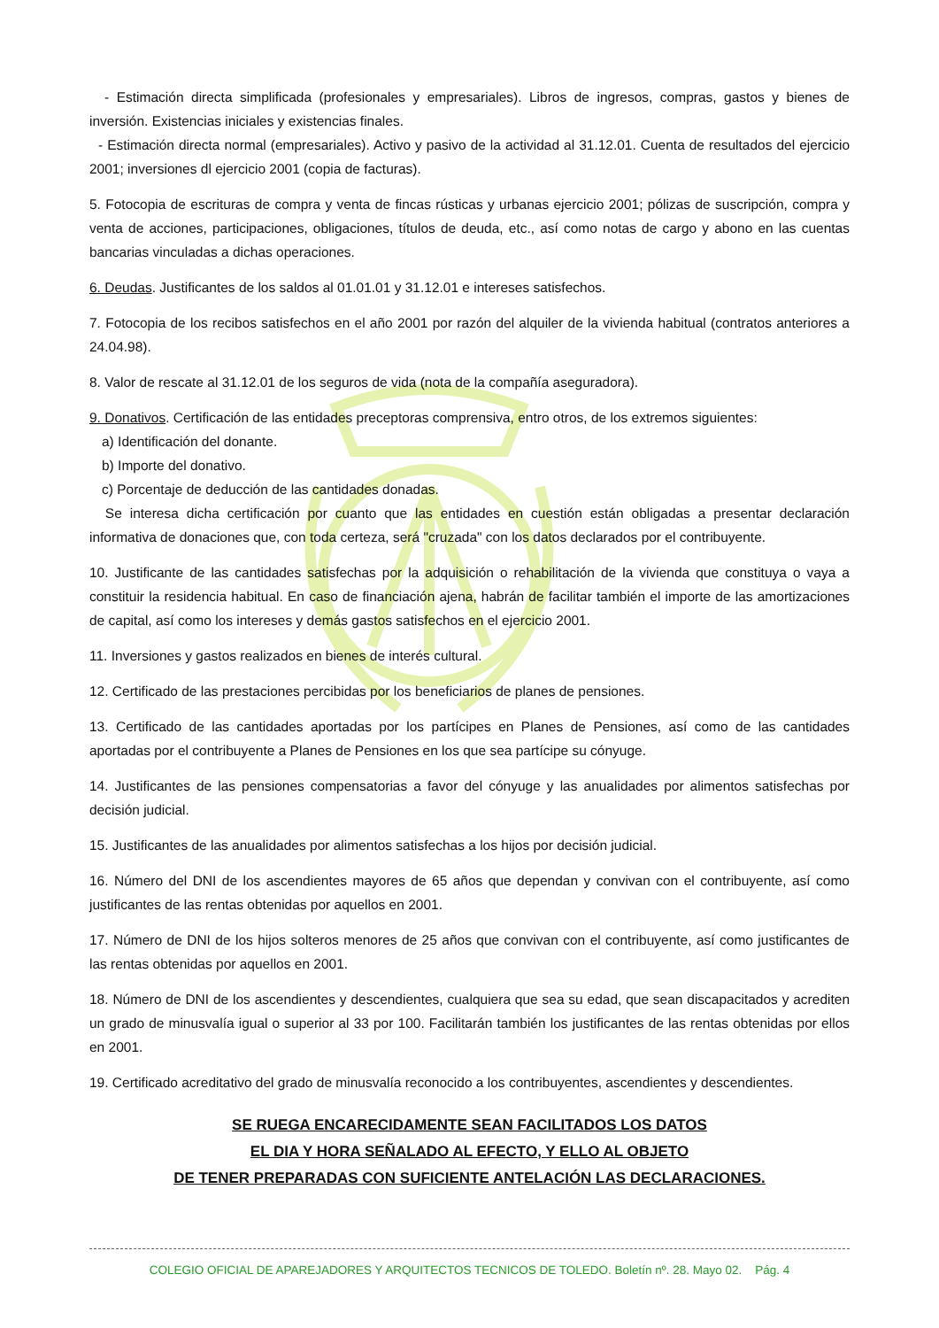- Estimación directa simplificada (profesionales y empresariales). Libros de ingresos, compras, gastos y bienes de inversión. Existencias iniciales y existencias finales.
- Estimación directa normal (empresariales). Activo y pasivo de la actividad al 31.12.01. Cuenta de resultados del ejercicio 2001; inversiones dl ejercicio 2001 (copia de facturas).
5. Fotocopia de escrituras de compra y venta de fincas rústicas y urbanas ejercicio 2001; pólizas de suscripción, compra y venta de acciones, participaciones, obligaciones, títulos de deuda, etc., así como notas de cargo y abono en las cuentas bancarias vinculadas a dichas operaciones.
6. Deudas. Justificantes de los saldos al 01.01.01 y 31.12.01 e intereses satisfechos.
7. Fotocopia de los recibos satisfechos en el año 2001 por razón del alquiler de la vivienda habitual (contratos anteriores a 24.04.98).
8. Valor de rescate al 31.12.01 de los seguros de vida (nota de la compañía aseguradora).
9. Donativos. Certificación de las entidades preceptoras comprensiva, entro otros, de los extremos siguientes:
a) Identificación del donante.
b) Importe del donativo.
c) Porcentaje de deducción de las cantidades donadas.
Se interesa dicha certificación por cuanto que las entidades en cuestión están obligadas a presentar declaración informativa de donaciones que, con toda certeza, será "cruzada" con los datos declarados por el contribuyente.
10. Justificante de las cantidades satisfechas por la adquisición o rehabilitación de la vivienda que constituya o vaya a constituir la residencia habitual. En caso de financiación ajena, habrán de facilitar también el importe de las amortizaciones de capital, así como los intereses y demás gastos satisfechos en el ejercicio 2001.
11. Inversiones y gastos realizados en bienes de interés cultural.
12. Certificado de las prestaciones percibidas por los beneficiarios de planes de pensiones.
13. Certificado de las cantidades aportadas por los partícipes en Planes de Pensiones, así como de las cantidades aportadas por el contribuyente a Planes de Pensiones en los que sea partícipe su cónyuge.
14. Justificantes de las pensiones compensatorias a favor del cónyuge y las anualidades por alimentos satisfechas por decisión judicial.
15. Justificantes de las anualidades por alimentos satisfechas a los hijos por decisión judicial.
16. Número del DNI de los ascendientes mayores de 65 años que dependan y convivan con el contribuyente, así como justificantes de las rentas obtenidas por aquellos en 2001.
17. Número de DNI de los hijos solteros menores de 25 años que convivan con el contribuyente, así como justificantes de las rentas obtenidas por aquellos en 2001.
18. Número de DNI de los ascendientes y descendientes, cualquiera que sea su edad, que sean discapacitados y acrediten un grado de minusvalía igual o superior al 33 por 100. Facilitarán también los justificantes de las rentas obtenidas por ellos en 2001.
19. Certificado acreditativo del grado de minusvalía reconocido a los contribuyentes, ascendientes y descendientes.
SE RUEGA ENCARECIDAMENTE SEAN FACILITADOS LOS DATOS
EL DIA Y HORA SEÑALADO AL EFECTO, Y ELLO AL OBJETO
DE TENER PREPARADAS CON SUFICIENTE ANTELACIÓN LAS DECLARACIONES.
COLEGIO OFICIAL DE APAREJADORES Y ARQUITECTOS TECNICOS DE TOLEDO. Boletín nº. 28. Mayo 02. Pág. 4